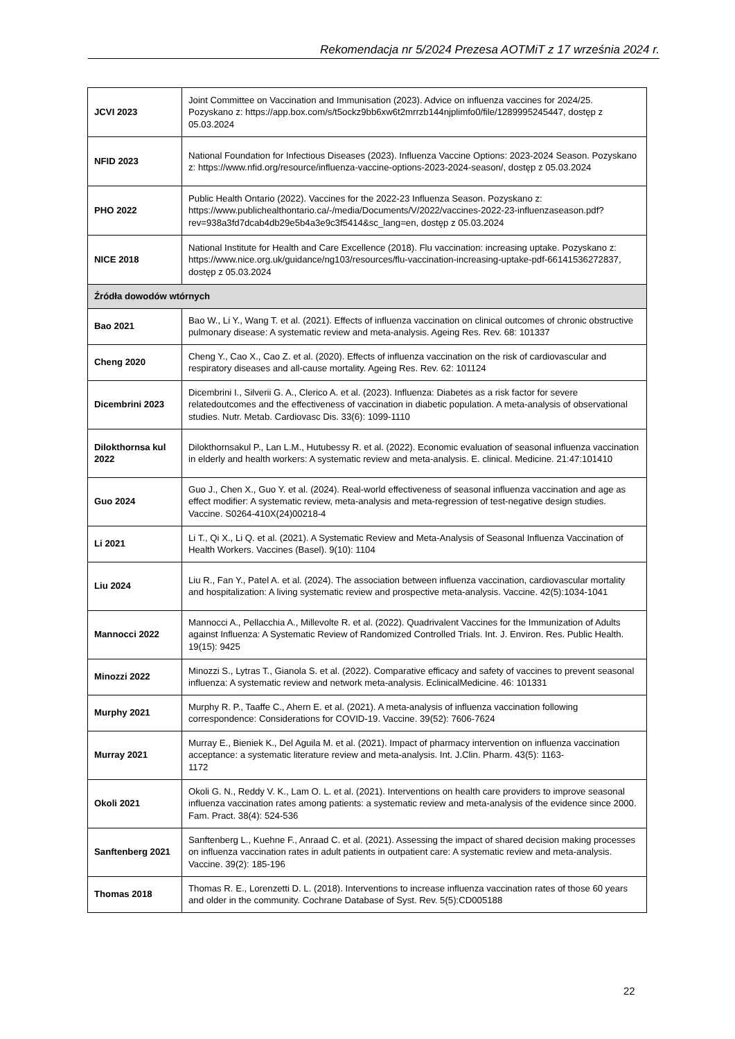Rekomendacja nr 5/2024 Prezesa AOTMiT z 17 września 2024 r.
| JCVI 2023 | Joint Committee on Vaccination and Immunisation (2023). Advice on influenza vaccines for 2024/25. Pozyskano z: https://app.box.com/s/t5ockz9bb6xw6t2mrrzb144njplimfo0/file/1289995245447, dostęp z 05.03.2024 |
| NFID 2023 | National Foundation for Infectious Diseases (2023). Influenza Vaccine Options: 2023-2024 Season. Pozyskano z: https://www.nfid.org/resource/influenza-vaccine-options-2023-2024-season/, dostęp z 05.03.2024 |
| PHO 2022 | Public Health Ontario (2022). Vaccines for the 2022-23 Influenza Season. Pozyskano z: https://www.publichealthontario.ca/-/media/Documents/V/2022/vaccines-2022-23-influenzaseason.pdf?rev=938a3fd7dcab4db29e5b4a3e9c3f5414&sc_lang=en, dostęp z 05.03.2024 |
| NICE 2018 | National Institute for Health and Care Excellence (2018). Flu vaccination: increasing uptake. Pozyskano z: https://www.nice.org.uk/guidance/ng103/resources/flu-vaccination-increasing-uptake-pdf-66141536272837, dostęp z 05.03.2024 |
| Źródła dowodów wtórnych | |
| Bao 2021 | Bao W., Li Y., Wang T. et al. (2021). Effects of influenza vaccination on clinical outcomes of chronic obstructive pulmonary disease: A systematic review and meta-analysis. Ageing Res. Rev. 68: 101337 |
| Cheng 2020 | Cheng Y., Cao X., Cao Z. et al. (2020). Effects of influenza vaccination on the risk of cardiovascular and respiratory diseases and all-cause mortality. Ageing Res. Rev. 62: 101124 |
| Dicembrini 2023 | Dicembrini I., Silverii G. A., Clerico A. et al. (2023). Influenza: Diabetes as a risk factor for severe relatedoutcomes and the effectiveness of vaccination in diabetic population. A meta-analysis of observational studies. Nutr. Metab. Cardiovasc Dis. 33(6): 1099-1110 |
| Dilokthornsa kul 2022 | Dilokthornsakul P., Lan L.M., Hutubessy R. et al. (2022). Economic evaluation of seasonal influenza vaccination in elderly and health workers: A systematic review and meta-analysis. E. clinical. Medicine. 21:47:101410 |
| Guo 2024 | Guo J., Chen X., Guo Y. et al. (2024). Real-world effectiveness of seasonal influenza vaccination and age as effect modifier: A systematic review, meta-analysis and meta-regression of test-negative design studies. Vaccine. S0264-410X(24)00218-4 |
| Li 2021 | Li T., Qi X., Li Q. et al. (2021). A Systematic Review and Meta-Analysis of Seasonal Influenza Vaccination of Health Workers. Vaccines (Basel). 9(10): 1104 |
| Liu 2024 | Liu R., Fan Y., Patel A. et al. (2024). The association between influenza vaccination, cardiovascular mortality and hospitalization: A living systematic review and prospective meta-analysis. Vaccine. 42(5):1034-1041 |
| Mannocci 2022 | Mannocci A., Pellacchia A., Millevolte R. et al. (2022). Quadrivalent Vaccines for the Immunization of Adults against Influenza: A Systematic Review of Randomized Controlled Trials. Int. J. Environ. Res. Public Health. 19(15): 9425 |
| Minozzi 2022 | Minozzi S., Lytras T., Gianola S. et al. (2022). Comparative efficacy and safety of vaccines to prevent seasonal influenza: A systematic review and network meta-analysis. EclinicalMedicine. 46: 101331 |
| Murphy 2021 | Murphy R. P., Taaffe C., Ahern E. et al. (2021). A meta-analysis of influenza vaccination following correspondence: Considerations for COVID-19. Vaccine. 39(52): 7606-7624 |
| Murray 2021 | Murray E., Bieniek K., Del Aguila M. et al. (2021). Impact of pharmacy intervention on influenza vaccination acceptance: a systematic literature review and meta-analysis. Int. J.Clin. Pharm. 43(5): 1163- 1172 |
| Okoli 2021 | Okoli G. N., Reddy V. K., Lam O. L. et al. (2021). Interventions on health care providers to improve seasonal influenza vaccination rates among patients: a systematic review and meta-analysis of the evidence since 2000. Fam. Pract. 38(4): 524-536 |
| Sanftenberg 2021 | Sanftenberg L., Kuehne F., Anraad C. et al. (2021). Assessing the impact of shared decision making processes on influenza vaccination rates in adult patients in outpatient care: A systematic review and meta-analysis. Vaccine. 39(2): 185-196 |
| Thomas 2018 | Thomas R. E., Lorenzetti D. L. (2018). Interventions to increase influenza vaccination rates of those 60 years and older in the community. Cochrane Database of Syst. Rev. 5(5):CD005188 |
22